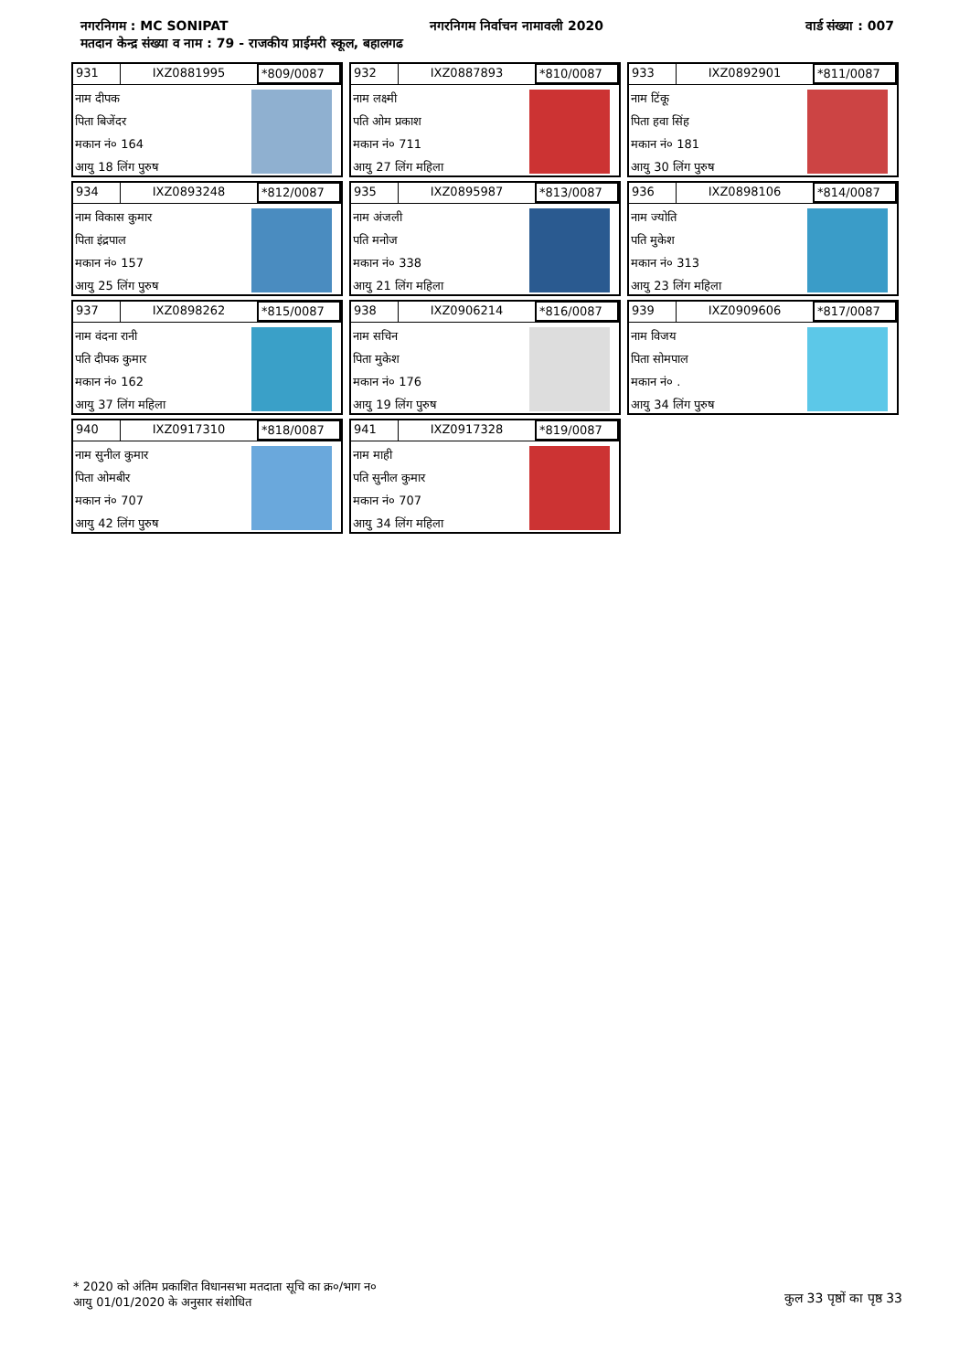नगरनिगम : MC SONIPAT नगरनिगम निर्वाचन नामावली 2020 वार्ड संख्या : 007
मतदान केन्द्र संख्या व नाम : 79 - राजकीय प्राईमरी स्कूल, बहालगढ
931 IXZ0881995 *809/0087
नाम दीपक
पिता बिजेंदर
मकान नं० 164
आयु 18 लिंग पुरुष
932 IXZ0887893 *810/0087
नाम लक्ष्मी
पति ओम प्रकाश
मकान नं० 711
आयु 27 लिंग महिला
933 IXZ0892901 *811/0087
नाम टिंकू
पिता हवा सिंह
मकान नं० 181
आयु 30 लिंग पुरुष
934 IXZ0893248 *812/0087
नाम विकास कुमार
पिता इंद्रपाल
मकान नं० 157
आयु 25 लिंग पुरुष
935 IXZ0895987 *813/0087
नाम अंजली
पति मनोज
मकान नं० 338
आयु 21 लिंग महिला
936 IXZ0898106 *814/0087
नाम ज्योति
पति मुकेश
मकान नं० 313
आयु 23 लिंग महिला
937 IXZ0898262 *815/0087
नाम वंदना रानी
पति दीपक कुमार
मकान नं० 162
आयु 37 लिंग महिला
938 IXZ0906214 *816/0087
नाम सचिन
पिता मुकेश
मकान नं० 176
आयु 19 लिंग पुरुष
939 IXZ0909606 *817/0087
नाम विजय
पिता सोमपाल
मकान नं० .
आयु 34 लिंग पुरुष
940 IXZ0917310 *818/0087
नाम सुनील कुमार
पिता ओमबीर
मकान नं० 707
आयु 42 लिंग पुरुष
941 IXZ0917328 *819/0087
नाम माही
पति सुनील कुमार
मकान नं० 707
आयु 34 लिंग महिला
* 2020 को अंतिम प्रकाशित विधानसभा मतदाता सूचि का क्र०/भाग न०
आयु 01/01/2020 के अनुसार संशोधित
कुल 33 पृष्ठों का पृष्ठ 33